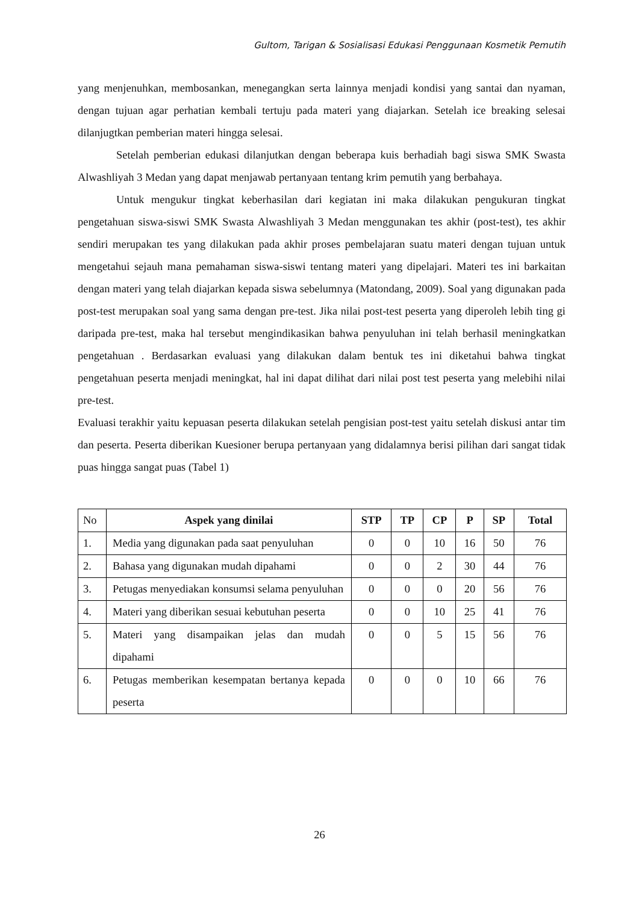Gultom, Tarigan & Sosialisasi Edukasi Penggunaan Kosmetik Pemutih
yang menjenuhkan, membosankan, menegangkan serta lainnya menjadi kondisi yang santai dan nyaman, dengan tujuan agar perhatian kembali tertuju pada materi yang diajarkan. Setelah ice breaking selesai dilanjugtkan pemberian materi hingga selesai.
Setelah pemberian edukasi dilanjutkan dengan beberapa kuis berhadiah bagi siswa SMK Swasta Alwashliyah 3 Medan yang dapat menjawab pertanyaan tentang krim pemutih yang berbahaya.
Untuk mengukur tingkat keberhasilan dari kegiatan ini maka dilakukan pengukuran tingkat pengetahuan siswa-siswi SMK Swasta Alwashliyah 3 Medan menggunakan tes akhir (post-test), tes akhir sendiri merupakan tes yang dilakukan pada akhir proses pembelajaran suatu materi dengan tujuan untuk mengetahui sejauh mana pemahaman siswa-siswi tentang materi yang dipelajari. Materi tes ini barkaitan dengan materi yang telah diajarkan kepada siswa sebelumnya (Matondang, 2009). Soal yang digunakan pada post-test merupakan soal yang sama dengan pre-test. Jika nilai post-test peserta yang diperoleh lebih ting gi daripada pre-test, maka hal tersebut mengindikasikan bahwa penyuluhan ini telah berhasil meningkatkan pengetahuan . Berdasarkan evaluasi yang dilakukan dalam bentuk tes ini diketahui bahwa tingkat pengetahuan peserta menjadi meningkat, hal ini dapat dilihat dari nilai post test peserta yang melebihi nilai pre-test.
Evaluasi terakhir yaitu kepuasan peserta dilakukan setelah pengisian post-test yaitu setelah diskusi antar tim dan peserta. Peserta diberikan Kuesioner berupa pertanyaan yang didalamnya berisi pilihan dari sangat tidak puas hingga sangat puas (Tabel 1)
| No | Aspek yang dinilai | STP | TP | CP | P | SP | Total |
| 1. | Media yang digunakan pada saat penyuluhan | 0 | 0 | 10 | 16 | 50 | 76 |
| 2. | Bahasa yang digunakan mudah dipahami | 0 | 0 | 2 | 30 | 44 | 76 |
| 3. | Petugas menyediakan konsumsi selama penyuluhan | 0 | 0 | 0 | 20 | 56 | 76 |
| 4. | Materi yang diberikan sesuai kebutuhan peserta | 0 | 0 | 10 | 25 | 41 | 76 |
| 5. | Materi yang disampaikan jelas dan mudah dipahami | 0 | 0 | 5 | 15 | 56 | 76 |
| 6. | Petugas memberikan kesempatan bertanya kepada peserta | 0 | 0 | 0 | 10 | 66 | 76 |
26